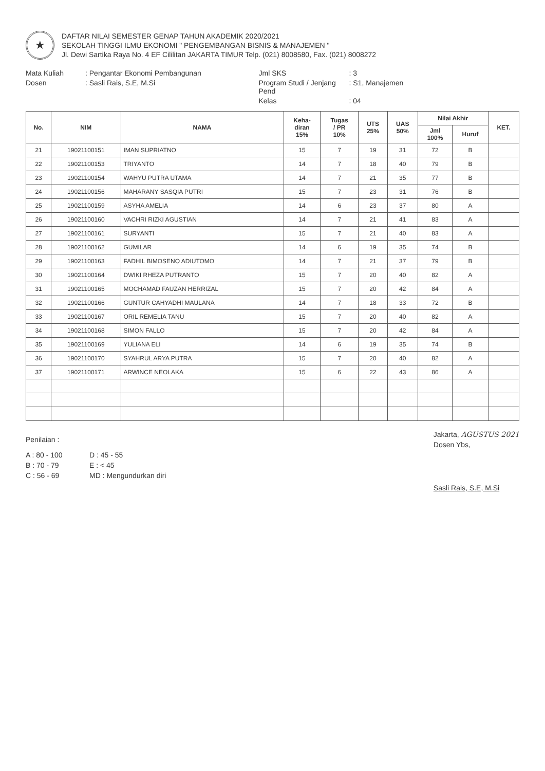★
DAFTAR NILAI SEMESTER GENAP TAHUN AKADEMIK 2020/2021
SEKOLAH TINGGI ILMU EKONOMI " PENGEMBANGAN BISNIS & MANAJEMEN "
Jl. Dewi Sartika Raya No. 4 EF Cililitan JAKARTA TIMUR Telp. (021) 8008580, Fax. (021) 8008272
Mata Kuliah
: Pengantar Ekonomi Pembangunan
Jml SKS
: 3
Dosen
: Sasli Rais, S.E, M.Si
Program Studi / Jenjang Pend
: S1, Manajemen
Kelas
: 04
| No. | NIM | NAMA | Keha- diran 15% | Tugas / PR 10% | UTS 25% | UAS 50% | Nilai Akhir | | KET. |
| --- | --- | --- | --- | --- | --- | --- | --- | --- | --- |
| | | | | | | | Jml 100% | Huruf | |
| 21 | 19021100151 | IMAN SUPRIATNO | 15 | 7 | 19 | 31 | 72 | B | |
| 22 | 19021100153 | TRIYANTO | 14 | 7 | 18 | 40 | 79 | B | |
| 23 | 19021100154 | WAHYU PUTRA UTAMA | 14 | 7 | 21 | 35 | 77 | B | |
| 24 | 19021100156 | MAHARANY SASQIA PUTRI | 15 | 7 | 23 | 31 | 76 | B | |
| 25 | 19021100159 | ASYHA AMELIA | 14 | 6 | 23 | 37 | 80 | A | |
| 26 | 19021100160 | VACHRI RIZKI AGUSTIAN | 14 | 7 | 21 | 41 | 83 | A | |
| 27 | 19021100161 | SURYANTI | 15 | 7 | 21 | 40 | 83 | A | |
| 28 | 19021100162 | GUMILAR | 14 | 6 | 19 | 35 | 74 | B | |
| 29 | 19021100163 | FADHIL BIMOSENO ADIUTOMO | 14 | 7 | 21 | 37 | 79 | B | |
| 30 | 19021100164 | DWIKI RHEZA PUTRANTO | 15 | 7 | 20 | 40 | 82 | A | |
| 31 | 19021100165 | MOCHAMAD FAUZAN HERRIZAL | 15 | 7 | 20 | 42 | 84 | A | |
| 32 | 19021100166 | GUNTUR CAHYADHI MAULANA | 14 | 7 | 18 | 33 | 72 | B | |
| 33 | 19021100167 | ORIL REMELIA TANU | 15 | 7 | 20 | 40 | 82 | A | |
| 34 | 19021100168 | SIMON FALLO | 15 | 7 | 20 | 42 | 84 | A | |
| 35 | 19021100169 | YULIANA ELI | 14 | 6 | 19 | 35 | 74 | B | |
| 36 | 19021100170 | SYAHRUL ARYA PUTRA | 15 | 7 | 20 | 40 | 82 | A | |
| 37 | 19021100171 | ARWINCE NEOLAKA | 15 | 6 | 22 | 43 | 86 | A | |
Penilaian :
A : 80 - 100
D : 45 - 55
B : 70 - 79
E : < 45
C : 56 - 69
MD : Mengundurkan diri
Jakarta, AGUSTUS 2021
Dosen Ybs,
Sasli Rais, S.E, M.Si